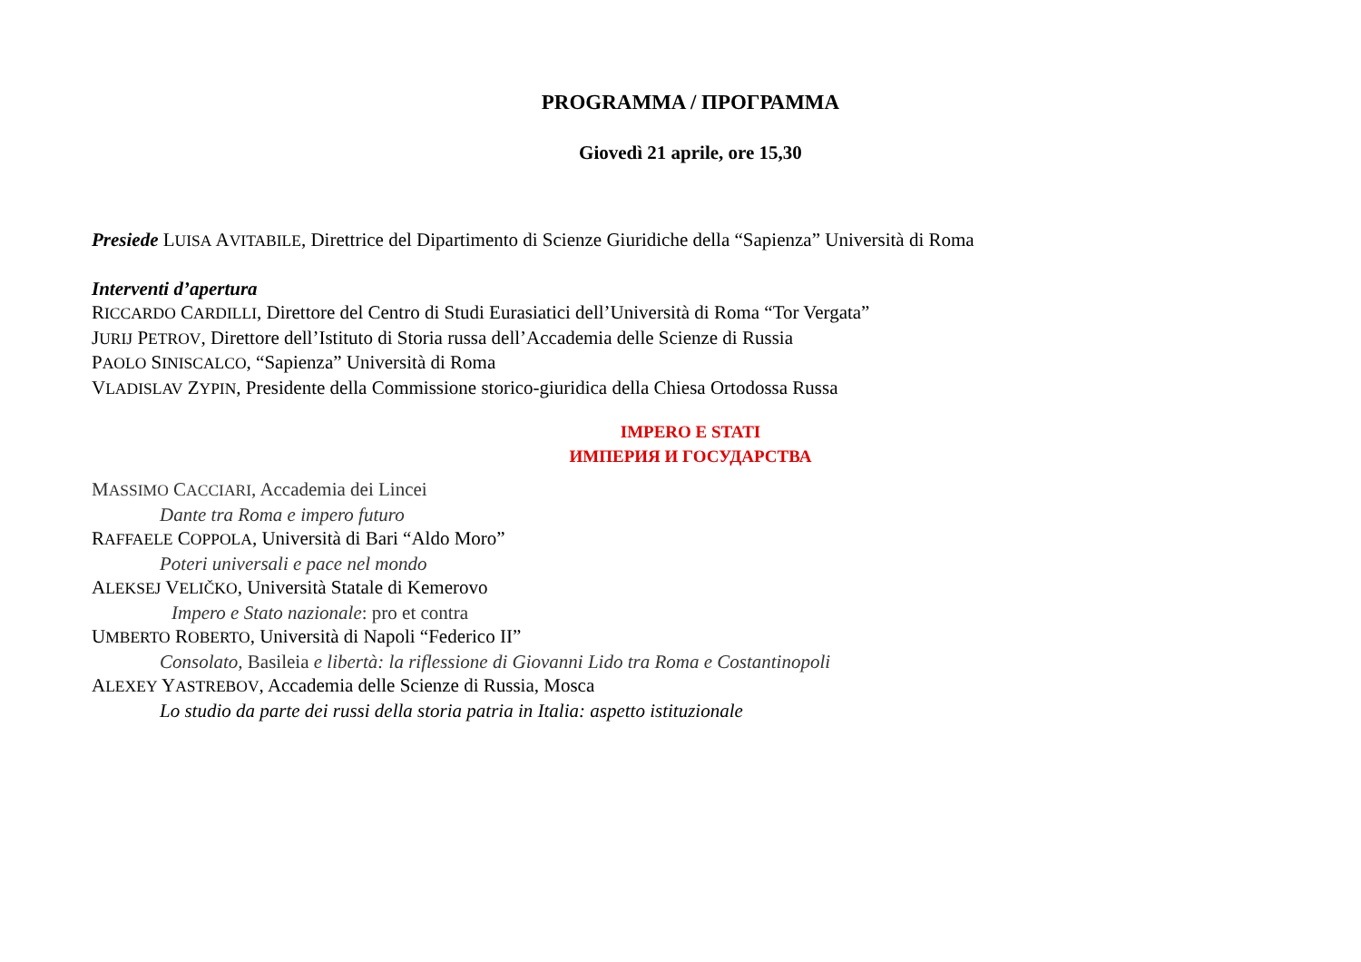PROGRAMMA / ПРОГРАММА
Giovedì 21 aprile, ore 15,30
Presiede LUISA AVITABILE, Direttrice del Dipartimento di Scienze Giuridiche della “Sapienza” Università di Roma
Interventi d’apertura
RICCARDO CARDILLI, Direttore del Centro di Studi Eurasiatici dell’Università di Roma “Tor Vergata”
JURIJ PETROV, Direttore dell’Istituto di Storia russa dell’Accademia delle Scienze di Russia
PAOLO SINISCALCO, “Sapienza” Università di Roma
VLADISLAV ZYPIN, Presidente della Commissione storico-giuridica della Chiesa Ortodossa Russa
IMPERO E STATI
ИМПЕРИЯ И ГОСУДАРСТВА
MASSIMO CACCIARI, Accademia dei Lincei
Dante tra Roma e impero futuro
RAFFAELE COPPOLA, Università di Bari “Aldo Moro”
Poteri universali e pace nel mondo
ALEKSEJ VELIČKO, Università Statale di Kemerovo
Impero e Stato nazionale: pro et contra
UMBERTO ROBERTO, Università di Napoli “Federico II”
Consolato, Basileia e libertà: la riflessione di Giovanni Lido tra Roma e Costantinopoli
ALEXEY YASTREBOV, Accademia delle Scienze di Russia, Mosca
Lo studio da parte dei russi della storia patria in Italia: aspetto istituzionale